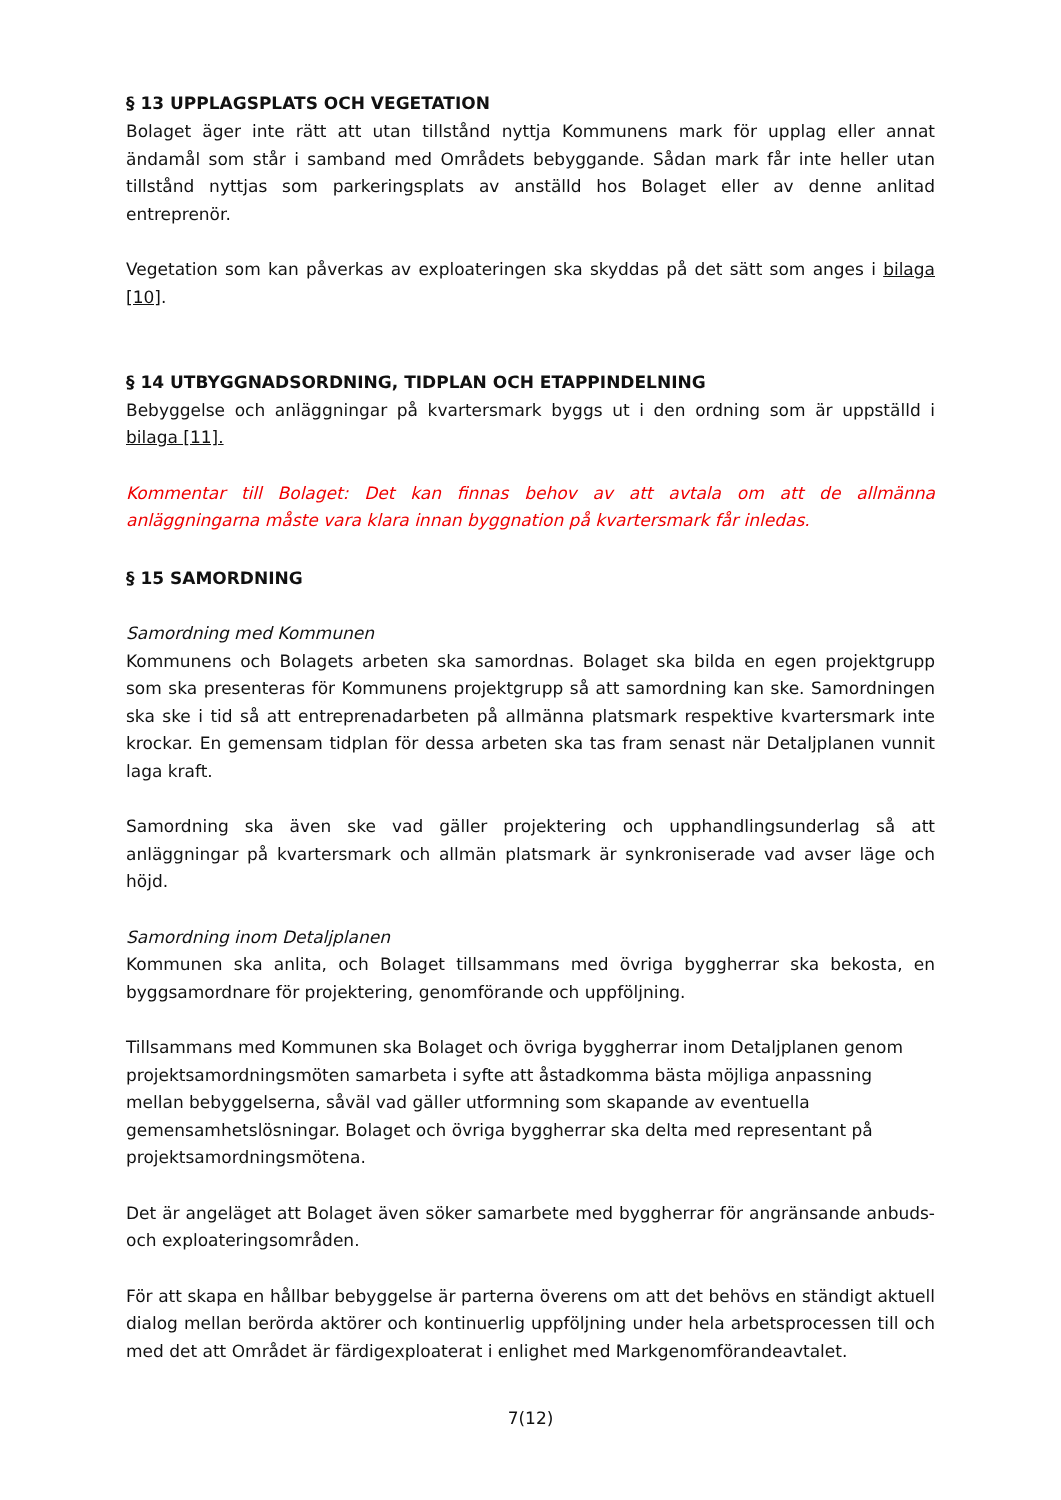§ 13 UPPLAGSPLATS OCH VEGETATION
Bolaget äger inte rätt att utan tillstånd nyttja Kommunens mark för upplag eller annat ändamål som står i samband med Områdets bebyggande. Sådan mark får inte heller utan tillstånd nyttjas som parkeringsplats av anställd hos Bolaget eller av denne anlitad entreprenör.
Vegetation som kan påverkas av exploateringen ska skyddas på det sätt som anges i bilaga [10].
§ 14 UTBYGGNADSORDNING, TIDPLAN OCH ETAPPINDELNING
Bebyggelse och anläggningar på kvartersmark byggs ut i den ordning som är uppställd i bilaga [11].
Kommentar till Bolaget: Det kan finnas behov av att avtala om att de allmänna anläggningarna måste vara klara innan byggnation på kvartersmark får inledas.
§ 15 SAMORDNING
Samordning med Kommunen
Kommunens och Bolagets arbeten ska samordnas. Bolaget ska bilda en egen projektgrupp som ska presenteras för Kommunens projektgrupp så att samordning kan ske. Samordningen ska ske i tid så att entreprenadarbeten på allmänna platsmark respektive kvartersmark inte krockar. En gemensam tidplan för dessa arbeten ska tas fram senast när Detaljplanen vunnit laga kraft.
Samordning ska även ske vad gäller projektering och upphandlingsunderlag så att anläggningar på kvartersmark och allmän platsmark är synkroniserade vad avser läge och höjd.
Samordning inom Detaljplanen
Kommunen ska anlita, och Bolaget tillsammans med övriga byggherrar ska bekosta, en byggsamordnare för projektering, genomförande och uppföljning.
Tillsammans med Kommunen ska Bolaget och övriga byggherrar inom Detaljplanen genom projektsamordningsmöten samarbeta i syfte att åstadkomma bästa möjliga anpassning mellan bebyggelserna, såväl vad gäller utformning som skapande av eventuella gemensamhetslösningar. Bolaget och övriga byggherrar ska delta med representant på projektsamordningsmötena.
Det är angeläget att Bolaget även söker samarbete med byggherrar för angränsande anbuds- och exploateringsområden.
För att skapa en hållbar bebyggelse är parterna överens om att det behövs en ständigt aktuell dialog mellan berörda aktörer och kontinuerlig uppföljning under hela arbetsprocessen till och med det att Området är färdigexploaterat i enlighet med Markgenomförandeavtalet.
7(12)